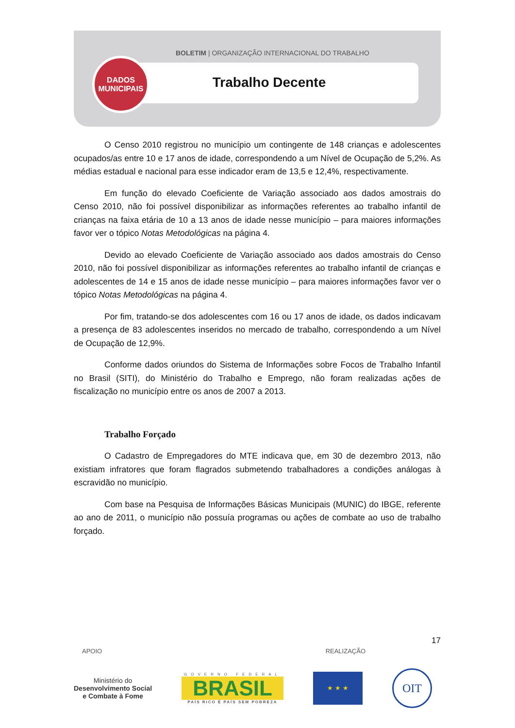BOLETIM | ORGANIZAÇÃO INTERNACIONAL DO TRABALHO
Trabalho Decente
DADOS
MUNICIPAIS
O Censo 2010 registrou no município um contingente de 148 crianças e adolescentes ocupados/as entre 10 e 17 anos de idade, correspondendo a um Nível de Ocupação de 5,2%. As médias estadual e nacional para esse indicador eram de 13,5 e 12,4%, respectivamente.
Em função do elevado Coeficiente de Variação associado aos dados amostrais do Censo 2010, não foi possível disponibilizar as informações referentes ao trabalho infantil de crianças na faixa etária de 10 a 13 anos de idade nesse município – para maiores informações favor ver o tópico Notas Metodológicas na página 4.
Devido ao elevado Coeficiente de Variação associado aos dados amostrais do Censo 2010, não foi possível disponibilizar as informações referentes ao trabalho infantil de crianças e adolescentes de 14 e 15 anos de idade nesse município – para maiores informações favor ver o tópico Notas Metodológicas na página 4.
Por fim, tratando-se dos adolescentes com 16 ou 17 anos de idade, os dados indicavam a presença de 83 adolescentes inseridos no mercado de trabalho, correspondendo a um Nível de Ocupação de 12,9%.
Conforme dados oriundos do Sistema de Informações sobre Focos de Trabalho Infantil no Brasil (SITI), do Ministério do Trabalho e Emprego, não foram realizadas ações de fiscalização no município entre os anos de 2007 a 2013.
Trabalho Forçado
O Cadastro de Empregadores do MTE indicava que, em 30 de dezembro 2013, não existiam infratores que foram flagrados submetendo trabalhadores a condições análogas à escravidão no município.
Com base na Pesquisa de Informações Básicas Municipais (MUNIC) do IBGE, referente ao ano de 2011, o município não possuía programas ou ações de combate ao uso de trabalho forçado.
17
APOIO REALIZAÇÃO
Ministério do
Desenvolvimento Social
e Combate à Fome
GOVERNO FEDERAL
BRASIL
PAÍS RICO É PAÍS SEM POBREZA
★ ★ ★
OIT